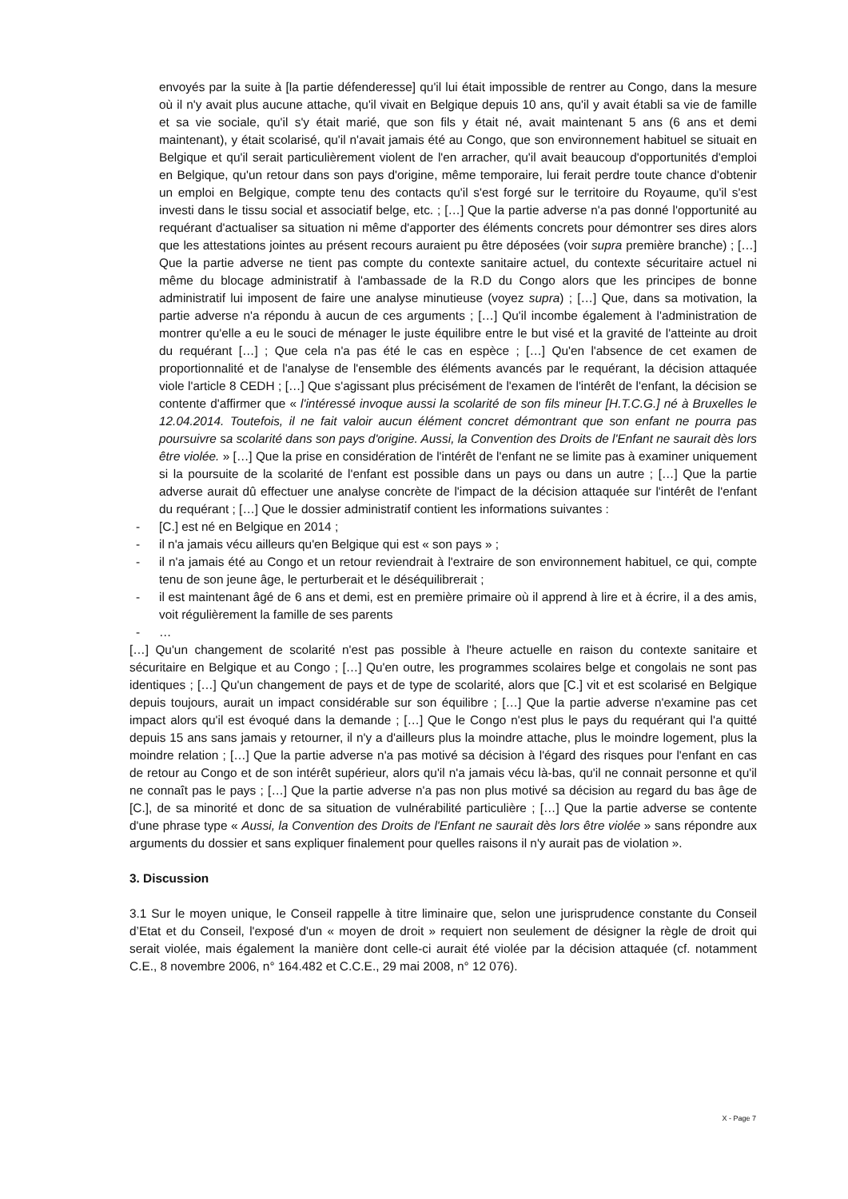envoyés par la suite à [la partie défenderesse] qu'il lui était impossible de rentrer au Congo, dans la mesure où il n'y avait plus aucune attache, qu'il vivait en Belgique depuis 10 ans, qu'il y avait établi sa vie de famille et sa vie sociale, qu'il s'y était marié, que son fils y était né, avait maintenant 5 ans (6 ans et demi maintenant), y était scolarisé, qu'il n'avait jamais été au Congo, que son environnement habituel se situait en Belgique et qu'il serait particulièrement violent de l'en arracher, qu'il avait beaucoup d'opportunités d'emploi en Belgique, qu'un retour dans son pays d'origine, même temporaire, lui ferait perdre toute chance d'obtenir un emploi en Belgique, compte tenu des contacts qu'il s'est forgé sur le territoire du Royaume, qu'il s'est investi dans le tissu social et associatif belge, etc. ; […] Que la partie adverse n'a pas donné l'opportunité au requérant d'actualiser sa situation ni même d'apporter des éléments concrets pour démontrer ses dires alors que les attestations jointes au présent recours auraient pu être déposées (voir supra première branche) ; […] Que la partie adverse ne tient pas compte du contexte sanitaire actuel, du contexte sécuritaire actuel ni même du blocage administratif à l'ambassade de la R.D du Congo alors que les principes de bonne administratif lui imposent de faire une analyse minutieuse (voyez supra) ; […] Que, dans sa motivation, la partie adverse n'a répondu à aucun de ces arguments ; […] Qu'il incombe également à l'administration de montrer qu'elle a eu le souci de ménager le juste équilibre entre le but visé et la gravité de l'atteinte au droit du requérant […] ; Que cela n'a pas été le cas en espèce ; […] Qu'en l'absence de cet examen de proportionnalité et de l'analyse de l'ensemble des éléments avancés par le requérant, la décision attaquée viole l'article 8 CEDH ; […] Que s'agissant plus précisément de l'examen de l'intérêt de l'enfant, la décision se contente d'affirmer que « l'intéressé invoque aussi la scolarité de son fils mineur [H.T.C.G.] né à Bruxelles le 12.04.2014. Toutefois, il ne fait valoir aucun élément concret démontrant que son enfant ne pourra pas poursuivre sa scolarité dans son pays d'origine. Aussi, la Convention des Droits de l'Enfant ne saurait dès lors être violée. » […] Que la prise en considération de l'intérêt de l'enfant ne se limite pas à examiner uniquement si la poursuite de la scolarité de l'enfant est possible dans un pays ou dans un autre ; […] Que la partie adverse aurait dû effectuer une analyse concrète de l'impact de la décision attaquée sur l'intérêt de l'enfant du requérant ; […] Que le dossier administratif contient les informations suivantes :
- [C.] est né en Belgique en 2014 ;
- il n'a jamais vécu ailleurs qu'en Belgique qui est « son pays » ;
- il n'a jamais été au Congo et un retour reviendrait à l'extraire de son environnement habituel, ce qui, compte tenu de son jeune âge, le perturberait et le déséquilibrerait ;
- il est maintenant âgé de 6 ans et demi, est en première primaire où il apprend à lire et à écrire, il a des amis, voit régulièrement la famille de ses parents
- …
[…] Qu'un changement de scolarité n'est pas possible à l'heure actuelle en raison du contexte sanitaire et sécuritaire en Belgique et au Congo ; […] Qu'en outre, les programmes scolaires belge et congolais ne sont pas identiques ; […] Qu'un changement de pays et de type de scolarité, alors que [C.] vit et est scolarisé en Belgique depuis toujours, aurait un impact considérable sur son équilibre ; […] Que la partie adverse n'examine pas cet impact alors qu'il est évoqué dans la demande ; […] Que le Congo n'est plus le pays du requérant qui l'a quitté depuis 15 ans sans jamais y retourner, il n'y a d'ailleurs plus la moindre attache, plus le moindre logement, plus la moindre relation ; […] Que la partie adverse n'a pas motivé sa décision à l'égard des risques pour l'enfant en cas de retour au Congo et de son intérêt supérieur, alors qu'il n'a jamais vécu là-bas, qu'il ne connait personne et qu'il ne connaît pas le pays ; […] Que la partie adverse n'a pas non plus motivé sa décision au regard du bas âge de [C.], de sa minorité et donc de sa situation de vulnérabilité particulière ; […] Que la partie adverse se contente d'une phrase type « Aussi, la Convention des Droits de l'Enfant ne saurait dès lors être violée » sans répondre aux arguments du dossier et sans expliquer finalement pour quelles raisons il n'y aurait pas de violation ».
3. Discussion
3.1 Sur le moyen unique, le Conseil rappelle à titre liminaire que, selon une jurisprudence constante du Conseil d’Etat et du Conseil, l'exposé d'un « moyen de droit » requiert non seulement de désigner la règle de droit qui serait violée, mais également la manière dont celle-ci aurait été violée par la décision attaquée (cf. notamment C.E., 8 novembre 2006, n° 164.482 et C.C.E., 29 mai 2008, n° 12 076).
X - Page 7